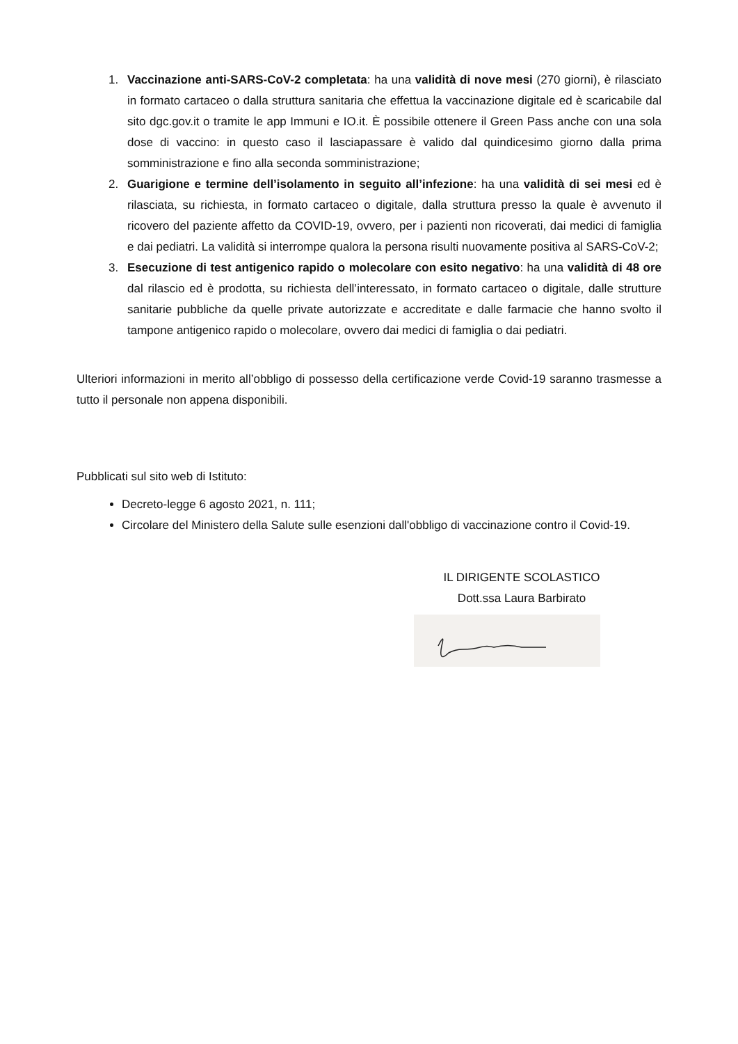1. Vaccinazione anti-SARS-CoV-2 completata: ha una validità di nove mesi (270 giorni), è rilasciato in formato cartaceo o dalla struttura sanitaria che effettua la vaccinazione digitale ed è scaricabile dal sito dgc.gov.it o tramite le app Immuni e IO.it. È possibile ottenere il Green Pass anche con una sola dose di vaccino: in questo caso il lasciapassare è valido dal quindicesimo giorno dalla prima somministrazione e fino alla seconda somministrazione;
2. Guarigione e termine dell’isolamento in seguito all’infezione: ha una validità di sei mesi ed è rilasciata, su richiesta, in formato cartaceo o digitale, dalla struttura presso la quale è avvenuto il ricovero del paziente affetto da COVID-19, ovvero, per i pazienti non ricoverati, dai medici di famiglia e dai pediatri. La validità si interrompe qualora la persona risulti nuovamente positiva al SARS-CoV-2;
3. Esecuzione di test antigenico rapido o molecolare con esito negativo: ha una validità di 48 ore dal rilascio ed è prodotta, su richiesta dell’interessato, in formato cartaceo o digitale, dalle strutture sanitarie pubbliche da quelle private autorizzate e accreditate e dalle farmacie che hanno svolto il tampone antigenico rapido o molecolare, ovvero dai medici di famiglia o dai pediatri.
Ulteriori informazioni in merito all’obbligo di possesso della certificazione verde Covid-19 saranno trasmesse a tutto il personale non appena disponibili.
Pubblicati sul sito web di Istituto:
Decreto-legge 6 agosto 2021, n. 111;
Circolare del Ministero della Salute sulle esenzioni dall'obbligo di vaccinazione contro il Covid-19.
IL DIRIGENTE SCOLASTICO
Dott.ssa Laura Barbirato